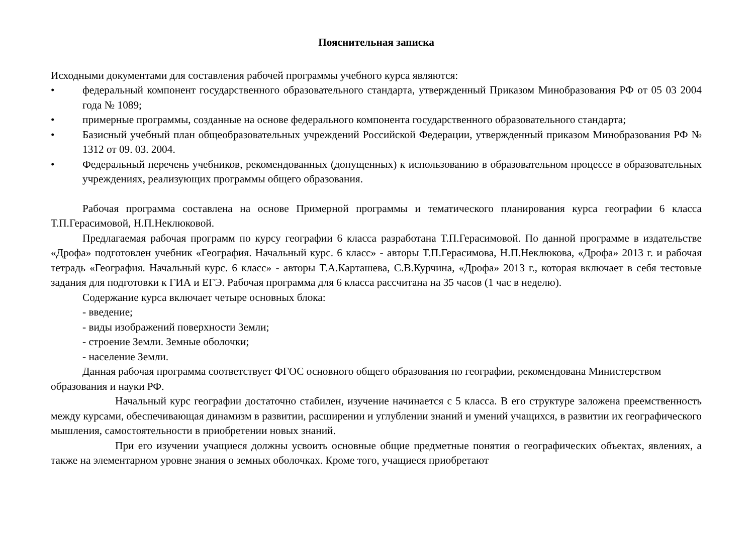Пояснительная записка
Исходными документами для составления рабочей программы учебного курса являются:
• федеральный компонент государственного образовательного стандарта, утвержденный Приказом Минобразования РФ от 05 03 2004 года № 1089;
• примерные программы, созданные на основе федерального компонента государственного образовательного стандарта;
• Базисный учебный план общеобразовательных учреждений Российской Федерации, утвержденный приказом Минобразования РФ № 1312 от 09. 03. 2004.
• Федеральный перечень учебников, рекомендованных (допущенных) к использованию в образовательном процессе в образовательных учреждениях, реализующих программы общего образования.
Рабочая программа составлена на основе Примерной программы и тематического планирования курса географии 6 класса Т.П.Герасимовой, Н.П.Неклюковой.
Предлагаемая рабочая программ по курсу географии 6 класса разработана Т.П.Герасимовой. По данной программе в издательстве «Дрофа» подготовлен учебник «География. Начальный курс. 6 класс» - авторы Т.П.Герасимова, Н.П.Неклюкова, «Дрофа» 2013 г. и рабочая тетрадь «География. Начальный курс. 6 класс» - авторы Т.А.Карташева, С.В.Курчина, «Дрофа» 2013 г., которая включает в себя тестовые задания для подготовки к ГИА и ЕГЭ. Рабочая программа для 6 класса рассчитана на 35 часов (1 час в неделю).
Содержание курса включает четыре основных блока:
- введение;
- виды изображений поверхности Земли;
- строение Земли. Земные оболочки;
- население Земли.
Данная рабочая программа соответствует ФГОС основного общего образования по географии, рекомендована Министерством образования и науки РФ.
Начальный курс географии достаточно стабилен, изучение начинается с 5 класса. В его структуре заложена преемственность между курсами, обеспечивающая динамизм в развитии, расширении и углублении знаний и умений учащихся, в развитии их географического мышления, самостоятельности в приобретении новых знаний.
При его изучении учащиеся должны усвоить основные общие предметные понятия о географических объектах, явлениях, а также на элементарном уровне знания о земных оболочках. Кроме того, учащиеся приобретают